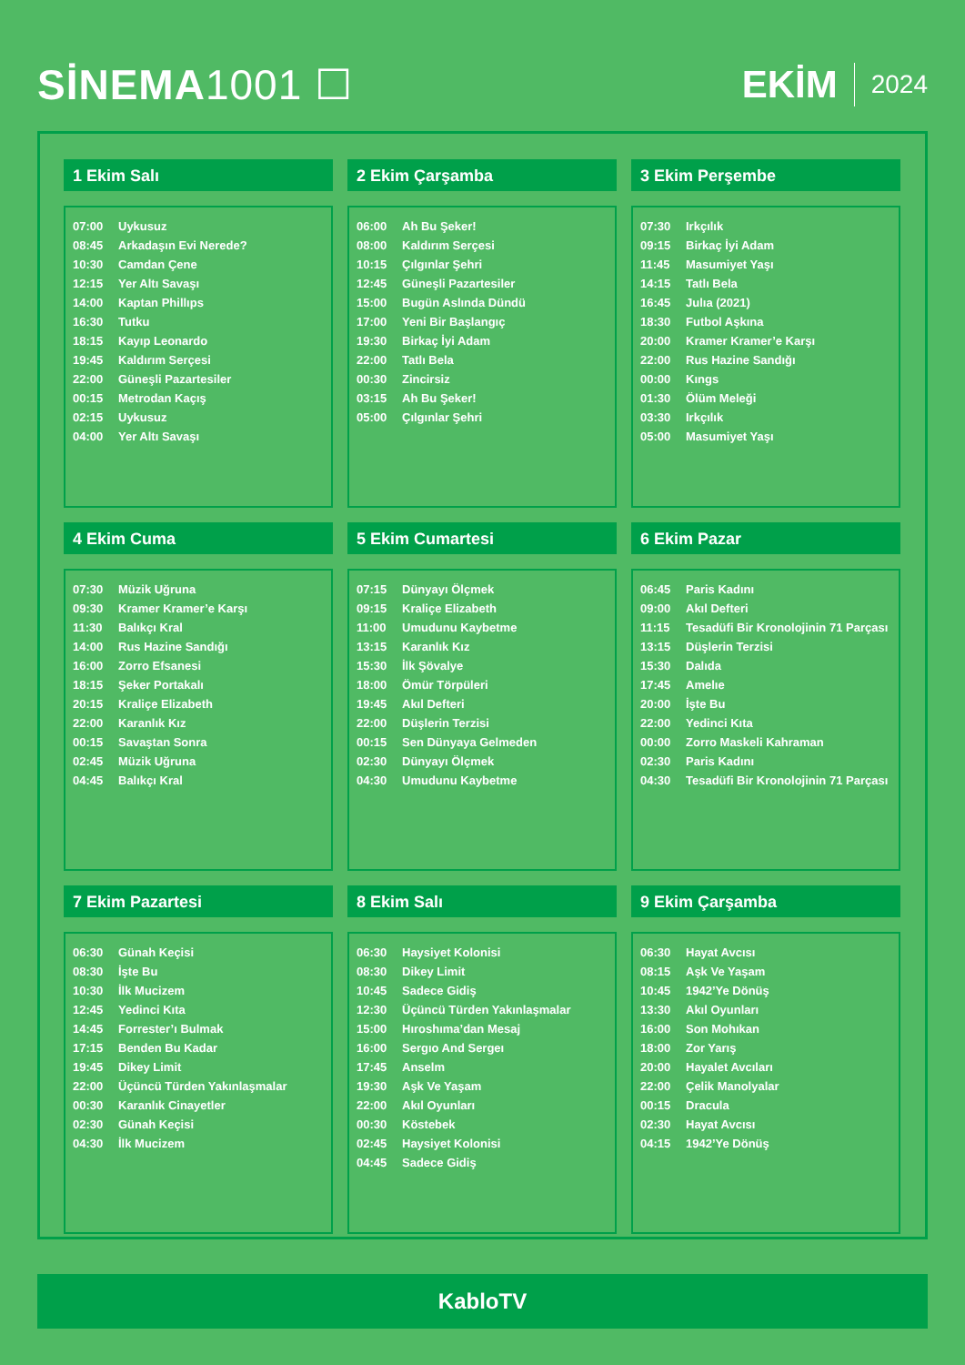SİNEMA1001 ☐ EKİM 2024
1 Ekim Salı
| 07:00 | Uykusuz |
| 08:45 | Arkadaşın Evi Nerede? |
| 10:30 | Camdan Çene |
| 12:15 | Yer Altı Savaşı |
| 14:00 | Kaptan Phillıps |
| 16:30 | Tutku |
| 18:15 | Kayıp Leonardo |
| 19:45 | Kaldırım Serçesi |
| 22:00 | Güneşli Pazartesiler |
| 00:15 | Metrodan Kaçış |
| 02:15 | Uykusuz |
| 04:00 | Yer Altı Savaşı |
2 Ekim Çarşamba
| 06:00 | Ah Bu Şeker! |
| 08:00 | Kaldırım Serçesi |
| 10:15 | Çılgınlar Şehri |
| 12:45 | Güneşli Pazartesiler |
| 15:00 | Bugün Aslında Dündü |
| 17:00 | Yeni Bir Başlangıç |
| 19:30 | Birkaç İyi Adam |
| 22:00 | Tatlı Bela |
| 00:30 | Zincirsiz |
| 03:15 | Ah Bu Şeker! |
| 05:00 | Çılgınlar Şehri |
3 Ekim Perşembe
| 07:30 | Irkçılık |
| 09:15 | Birkaç İyi Adam |
| 11:45 | Masumiyet Yaşı |
| 14:15 | Tatlı Bela |
| 16:45 | Julıa (2021) |
| 18:30 | Futbol Aşkına |
| 20:00 | Kramer Kramer’e Karşı |
| 22:00 | Rus Hazine Sandığı |
| 00:00 | Kıngs |
| 01:30 | Ölüm Meleği |
| 03:30 | Irkçılık |
| 05:00 | Masumiyet Yaşı |
4 Ekim Cuma
| 07:30 | Müzik Uğruna |
| 09:30 | Kramer Kramer’e Karşı |
| 11:30 | Balıkçı Kral |
| 14:00 | Rus Hazine Sandığı |
| 16:00 | Zorro Efsanesi |
| 18:15 | Şeker Portakalı |
| 20:15 | Kraliçe Elizabeth |
| 22:00 | Karanlık Kız |
| 00:15 | Savaştan Sonra |
| 02:45 | Müzik Uğruna |
| 04:45 | Balıkçı Kral |
5 Ekim Cumartesi
| 07:15 | Dünyayı Ölçmek |
| 09:15 | Kraliçe Elizabeth |
| 11:00 | Umudunu Kaybetme |
| 13:15 | Karanlık Kız |
| 15:30 | İlk Şövalye |
| 18:00 | Ömür Törpüleri |
| 19:45 | Akıl Defteri |
| 22:00 | Düşlerin Terzisi |
| 00:15 | Sen Dünyaya Gelmeden |
| 02:30 | Dünyayı Ölçmek |
| 04:30 | Umudunu Kaybetme |
6 Ekim Pazar
| 06:45 | Paris Kadını |
| 09:00 | Akıl Defteri |
| 11:15 | Tesadüfi Bir Kronolojinin 71 Parçası |
| 13:15 | Düşlerin Terzisi |
| 15:30 | Dalıda |
| 17:45 | Amelıe |
| 20:00 | İşte Bu |
| 22:00 | Yedinci Kıta |
| 00:00 | Zorro Maskeli Kahraman |
| 02:30 | Paris Kadını |
| 04:30 | Tesadüfi Bir Kronolojinin 71 Parçası |
7 Ekim Pazartesi
| 06:30 | Günah Keçisi |
| 08:30 | İşte Bu |
| 10:30 | İlk Mucizem |
| 12:45 | Yedinci Kıta |
| 14:45 | Forrester’ı Bulmak |
| 17:15 | Benden Bu Kadar |
| 19:45 | Dikey Limit |
| 22:00 | Üçüncü Türden Yakınlaşmalar |
| 00:30 | Karanlık Cinayetler |
| 02:30 | Günah Keçisi |
| 04:30 | İlk Mucizem |
8 Ekim Salı
| 06:30 | Haysiyet Kolonisi |
| 08:30 | Dikey Limit |
| 10:45 | Sadece Gidiş |
| 12:30 | Üçüncü Türden Yakınlaşmalar |
| 15:00 | Hıroshıma’dan Mesaj |
| 16:00 | Sergıo And Sergeı |
| 17:45 | Anselm |
| 19:30 | Aşk Ve Yaşam |
| 22:00 | Akıl Oyunları |
| 00:30 | Köstebek |
| 02:45 | Haysiyet Kolonisi |
| 04:45 | Sadece Gidiş |
9 Ekim Çarşamba
| 06:30 | Hayat Avcısı |
| 08:15 | Aşk Ve Yaşam |
| 10:45 | 1942’Ye Dönüş |
| 13:30 | Akıl Oyunları |
| 16:00 | Son Mohıkan |
| 18:00 | Zor Yarış |
| 20:00 | Hayalet Avcıları |
| 22:00 | Çelik Manolyalar |
| 00:15 | Dracula |
| 02:30 | Hayat Avcısı |
| 04:15 | 1942’Ye Dönüş |
KabloTV